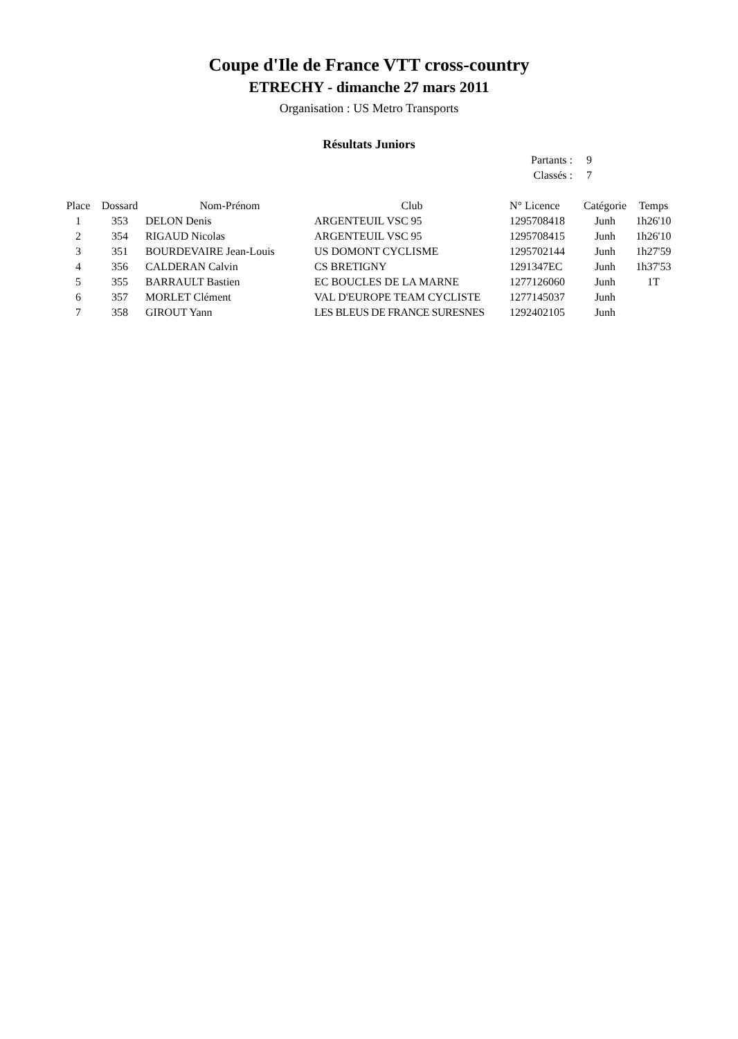Coupe d'Ile de France VTT cross-country
ETRECHY - dimanche 27 mars 2011
Organisation : US Metro Transports
Résultats Juniors
Partants : 9
Classés : 7
| Place | Dossard | Nom-Prénom | Club | N° Licence | Catégorie | Temps |
| --- | --- | --- | --- | --- | --- | --- |
| 1 | 353 | DELON Denis | ARGENTEUIL VSC 95 | 1295708418 | Junh | 1h26'10 |
| 2 | 354 | RIGAUD Nicolas | ARGENTEUIL VSC 95 | 1295708415 | Junh | 1h26'10 |
| 3 | 351 | BOURDEVAIRE Jean-Louis | US DOMONT CYCLISME | 1295702144 | Junh | 1h27'59 |
| 4 | 356 | CALDERAN Calvin | CS BRETIGNY | 1291347EC | Junh | 1h37'53 |
| 5 | 355 | BARRAULT Bastien | EC BOUCLES DE LA MARNE | 1277126060 | Junh | 1T |
| 6 | 357 | MORLET Clément | VAL D'EUROPE TEAM CYCLISTE | 1277145037 | Junh | |
| 7 | 358 | GIROUT Yann | LES BLEUS DE FRANCE SURESNES | 1292402105 | Junh | |